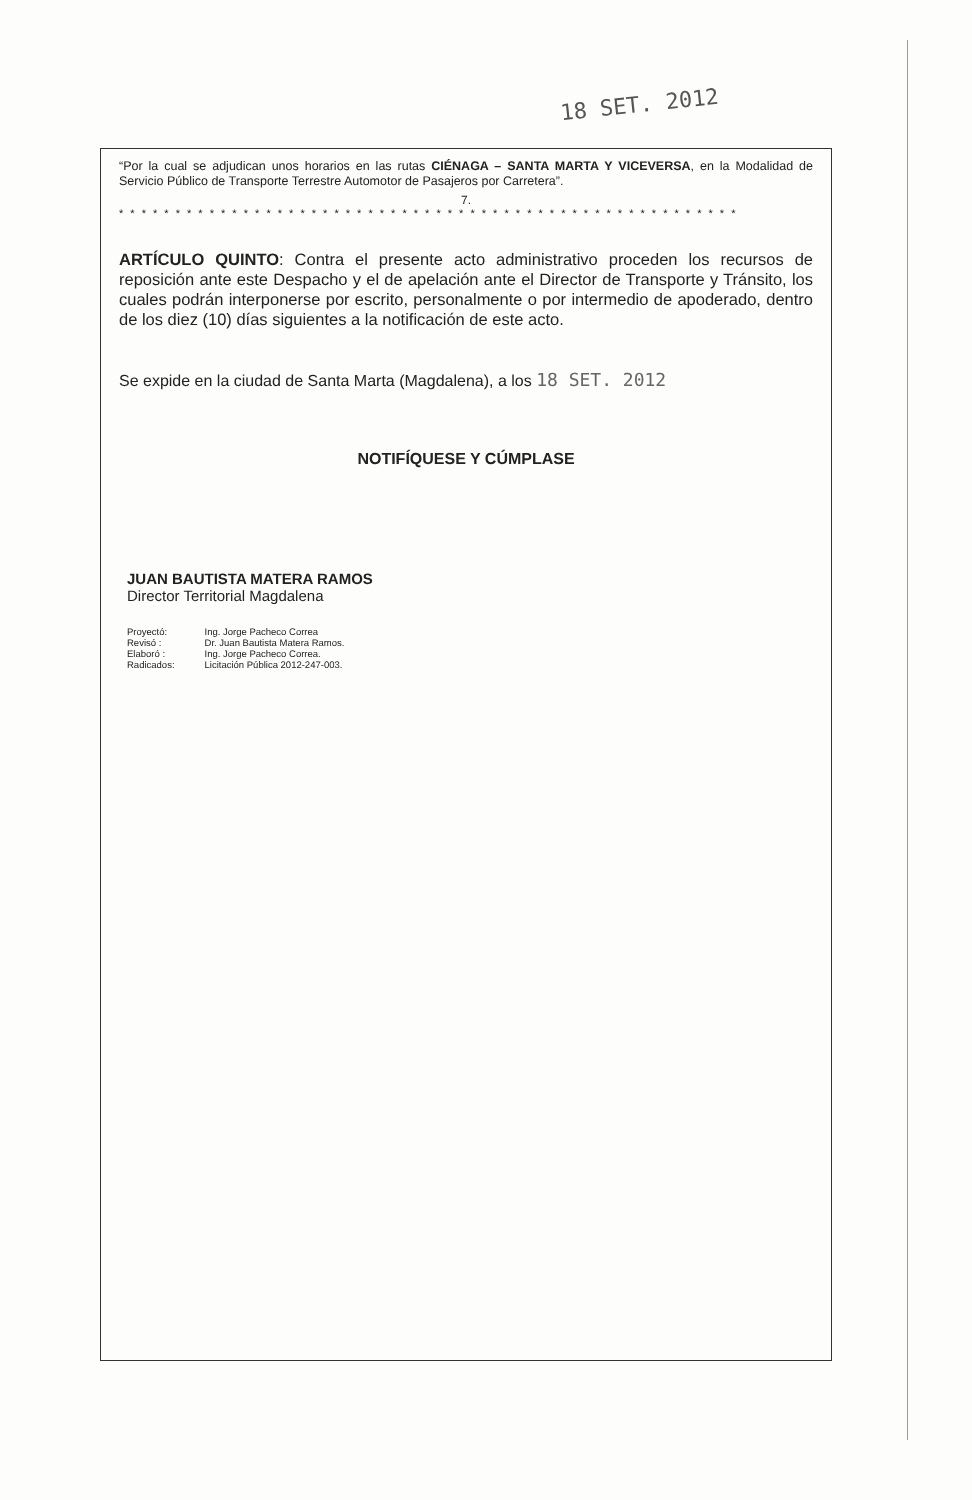18 SET. 2012
“Por la cual se adjudican unos horarios en las rutas CIÉNAGA – SANTA MARTA Y VICEVERSA, en la Modalidad de Servicio Público de Transporte Terrestre Automotor de Pasajeros por Carretera”.
7.
* * * * * * * * * * * * * * * * * * * * * * * * * * * * * * * * * * * * * * * * * * * * * * * * * * * * * * *
ARTÍCULO QUINTO: Contra el presente acto administrativo proceden los recursos de reposición ante este Despacho y el de apelación ante el Director de Transporte y Tránsito, los cuales podrán interponerse por escrito, personalmente o por intermedio de apoderado, dentro de los diez (10) días siguientes a la notificación de este acto.
Se expide en la ciudad de Santa Marta (Magdalena), a los 18 SET. 2012
NOTIFÍQUESE Y CÚMPLASE
JUAN BAUTISTA MATERA RAMOS
Director Territorial Magdalena
| Proyectó: | Ing. Jorge Pacheco Correa |
| Revisó : | Dr. Juan Bautista Matera Ramos. |
| Elaboró : | Ing. Jorge Pacheco Correa. |
| Radicados: | Licitación Pública 2012-247-003. |